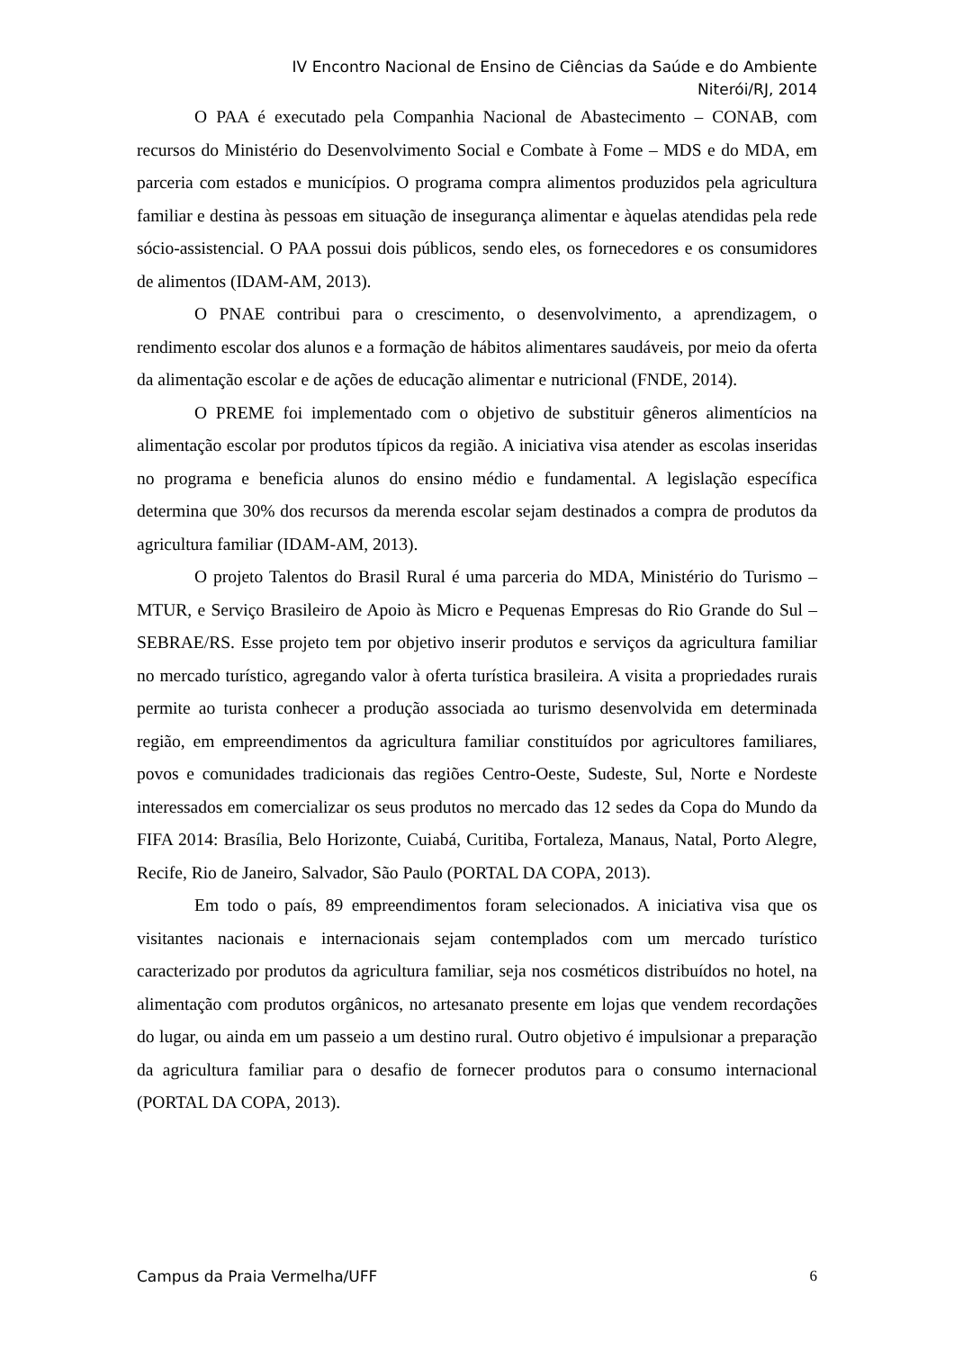IV Encontro Nacional de Ensino de Ciências da Saúde e do Ambiente
Niterói/RJ, 2014
O PAA é executado pela Companhia Nacional de Abastecimento – CONAB, com recursos do Ministério do Desenvolvimento Social e Combate à Fome – MDS e do MDA, em parceria com estados e municípios. O programa compra alimentos produzidos pela agricultura familiar e destina às pessoas em situação de insegurança alimentar e àquelas atendidas pela rede sócio-assistencial. O PAA possui dois públicos, sendo eles, os fornecedores e os consumidores de alimentos (IDAM-AM, 2013).
O PNAE contribui para o crescimento, o desenvolvimento, a aprendizagem, o rendimento escolar dos alunos e a formação de hábitos alimentares saudáveis, por meio da oferta da alimentação escolar e de ações de educação alimentar e nutricional (FNDE, 2014).
O PREME foi implementado com o objetivo de substituir gêneros alimentícios na alimentação escolar por produtos típicos da região. A iniciativa visa atender as escolas inseridas no programa e beneficia alunos do ensino médio e fundamental. A legislação específica determina que 30% dos recursos da merenda escolar sejam destinados a compra de produtos da agricultura familiar (IDAM-AM, 2013).
O projeto Talentos do Brasil Rural é uma parceria do MDA, Ministério do Turismo – MTUR, e Serviço Brasileiro de Apoio às Micro e Pequenas Empresas do Rio Grande do Sul – SEBRAE/RS. Esse projeto tem por objetivo inserir produtos e serviços da agricultura familiar no mercado turístico, agregando valor à oferta turística brasileira. A visita a propriedades rurais permite ao turista conhecer a produção associada ao turismo desenvolvida em determinada região, em empreendimentos da agricultura familiar constituídos por agricultores familiares, povos e comunidades tradicionais das regiões Centro-Oeste, Sudeste, Sul, Norte e Nordeste interessados em comercializar os seus produtos no mercado das 12 sedes da Copa do Mundo da FIFA 2014: Brasília, Belo Horizonte, Cuiabá, Curitiba, Fortaleza, Manaus, Natal, Porto Alegre, Recife, Rio de Janeiro, Salvador, São Paulo (PORTAL DA COPA, 2013).
Em todo o país, 89 empreendimentos foram selecionados. A iniciativa visa que os visitantes nacionais e internacionais sejam contemplados com um mercado turístico caracterizado por produtos da agricultura familiar, seja nos cosméticos distribuídos no hotel, na alimentação com produtos orgânicos, no artesanato presente em lojas que vendem recordações do lugar, ou ainda em um passeio a um destino rural. Outro objetivo é impulsionar a preparação da agricultura familiar para o desafio de fornecer produtos para o consumo internacional (PORTAL DA COPA, 2013).
Campus da Praia Vermelha/UFF 6